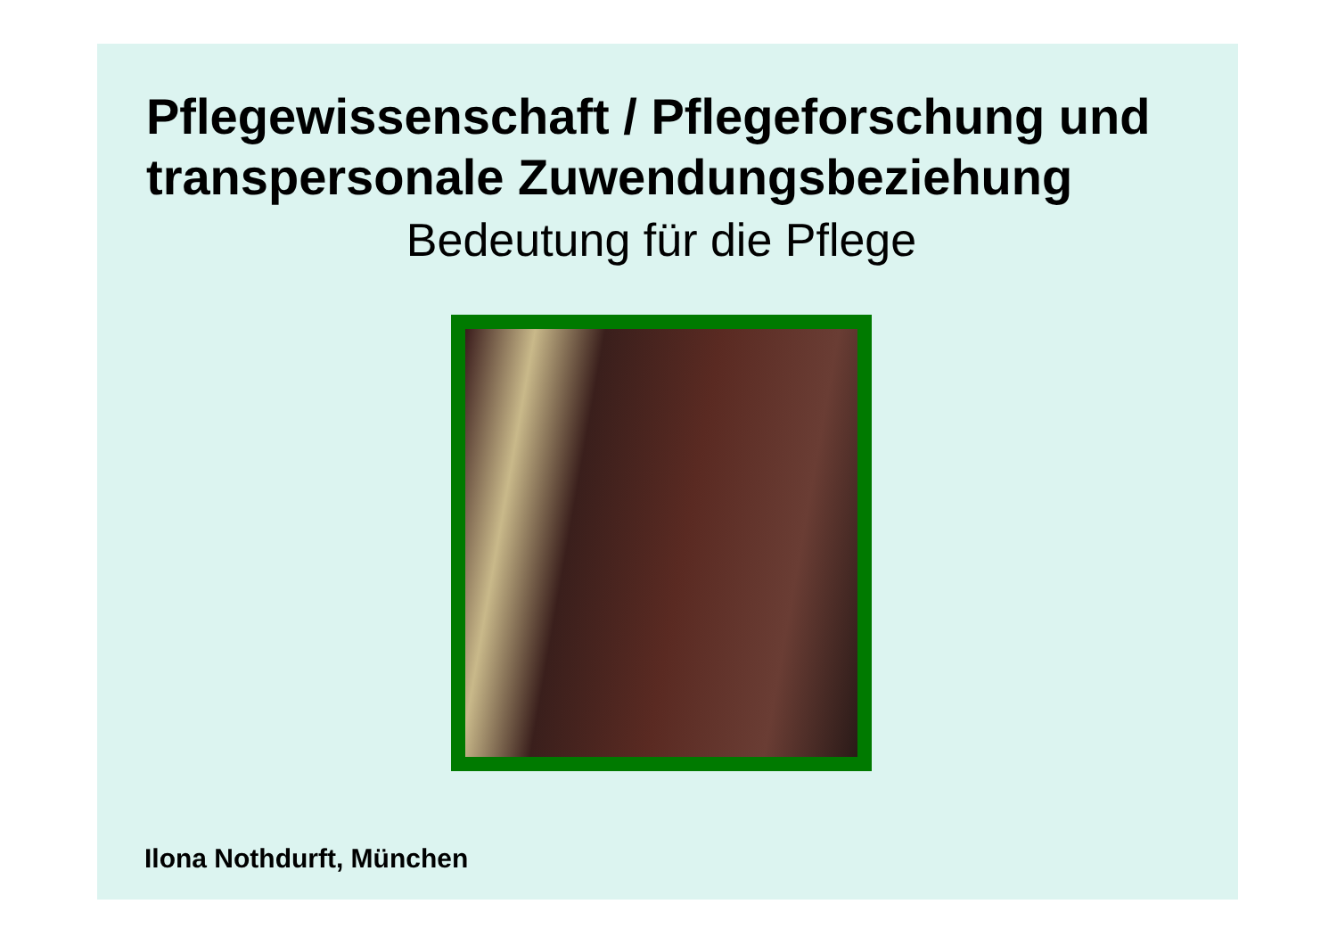Pflegewissenschaft / Pflegeforschung und
transpersonale Zuwendungsbeziehung
Bedeutung für die Pflege
Ilona Nothdurft, München